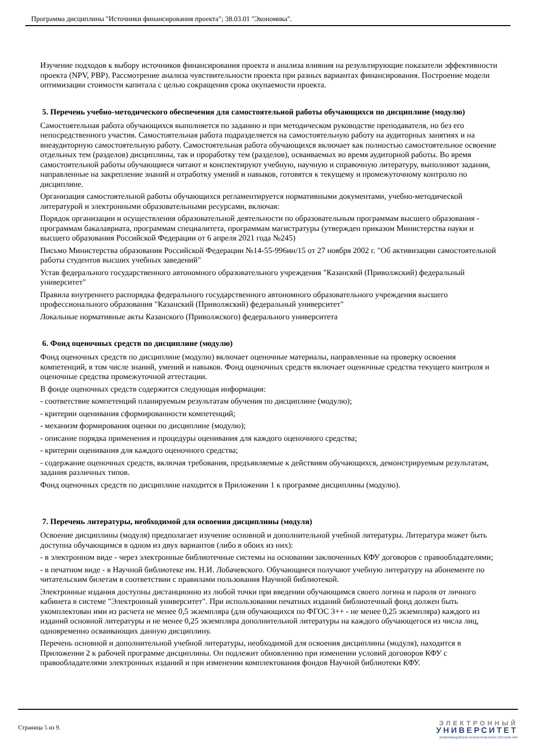Программа дисциплины "Источники финансирования проекта"; 38.03.01 "Экономика".
Изучение подходов к выбору источников финансирования проекта и анализа влияния на результирующие показатели эффективности проекта (NPV, PBP). Рассмотрение анализа чувствительности проекта при разных вариантах финансирования. Построение модели оптимизации стоимости капитала с целью сокращения срока окупаемости проекта.
5. Перечень учебно-методического обеспечения для самостоятельной работы обучающихся по дисциплине (модулю)
Самостоятельная работа обучающихся выполняется по заданию и при методическом руководстве преподавателя, но без его непосредственного участия. Самостоятельная работа подразделяется на самостоятельную работу на аудиторных занятиях и на внеаудиторную самостоятельную работу. Самостоятельная работа обучающихся включает как полностью самостоятельное освоение отдельных тем (разделов) дисциплины, так и проработку тем (разделов), осваиваемых во время аудиторной работы. Во время самостоятельной работы обучающиеся читают и конспектируют учебную, научную и справочную литературу, выполняют задания, направленные на закрепление знаний и отработку умений и навыков, готовятся к текущему и промежуточному контролю по дисциплине.
Организация самостоятельной работы обучающихся регламентируется нормативными документами, учебно-методической литературой и электронными образовательными ресурсами, включая:
Порядок организации и осуществления образовательной деятельности по образовательным программам высшего образования - программам бакалавриата, программам специалитета, программам магистратуры (утвержден приказом Министерства науки и высшего образования Российской Федерации от 6 апреля 2021 года №245)
Письмо Министерства образования Российской Федерации №14-55-996ин/15 от 27 ноября 2002 г. "Об активизации самостоятельной работы студентов высших учебных заведений"
Устав федерального государственного автономного образовательного учреждения "Казанский (Приволжский) федеральный университет"
Правила внутреннего распорядка федерального государственного автономного образовательного учреждения высшего профессионального образования "Казанский (Приволжский) федеральный университет"
Локальные нормативные акты Казанского (Приволжского) федерального университета
6. Фонд оценочных средств по дисциплине (модулю)
Фонд оценочных средств по дисциплине (модулю) включает оценочные материалы, направленные на проверку освоения компетенций, в том числе знаний, умений и навыков. Фонд оценочных средств включает оценочные средства текущего контроля и оценочные средства промежуточной аттестации.
В фонде оценочных средств содержится следующая информация:
- соответствие компетенций планируемым результатам обучения по дисциплине (модулю);
- критерии оценивания сформированности компетенций;
- механизм формирования оценки по дисциплине (модулю);
- описание порядка применения и процедуры оценивания для каждого оценочного средства;
- критерии оценивания для каждого оценочного средства;
- содержание оценочных средств, включая требования, предъявляемые к действиям обучающихся, демонстрируемым результатам, задания различных типов.
Фонд оценочных средств по дисциплине находится в Приложении 1 к программе дисциплины (модулю).
7. Перечень литературы, необходимой для освоения дисциплины (модуля)
Освоение дисциплины (модуля) предполагает изучение основной и дополнительной учебной литературы. Литература может быть доступна обучающимся в одном из двух вариантов (либо в обоих из них):
- в электронном виде - через электронные библиотечные системы на основании заключенных КФУ договоров с правообладателями;
- в печатном виде - в Научной библиотеке им. Н.И. Лобачевского. Обучающиеся получают учебную литературу на абонементе по читательским билетам в соответствии с правилами пользования Научной библиотекой.
Электронные издания доступны дистанционно из любой точки при введении обучающимся своего логина и пароля от личного кабинета в системе "Электронный университет". При использовании печатных изданий библиотечный фонд должен быть укомплектован ими из расчета не менее 0,5 экземпляра (для обучающихся по ФГОС 3++ - не менее 0,25 экземпляра) каждого из изданий основной литературы и не менее 0,25 экземпляра дополнительной литературы на каждого обучающегося из числа лиц, одновременно осваивающих данную дисциплину.
Перечень основной и дополнительной учебной литературы, необходимой для освоения дисциплины (модуля), находится в Приложении 2 к рабочей программе дисциплины. Он подлежит обновлению при изменении условий договоров КФУ с правообладателями электронных изданий и при изменении комплектования фондов Научной библиотеки КФУ.
Страница 5 из 9.
ЭЛЕКТРОННЫЙ
УНИВЕРСИТЕТ
ИНФОРМАЦИОННО-АНАЛИТИЧЕСКАЯ СИСТЕМА КФУ